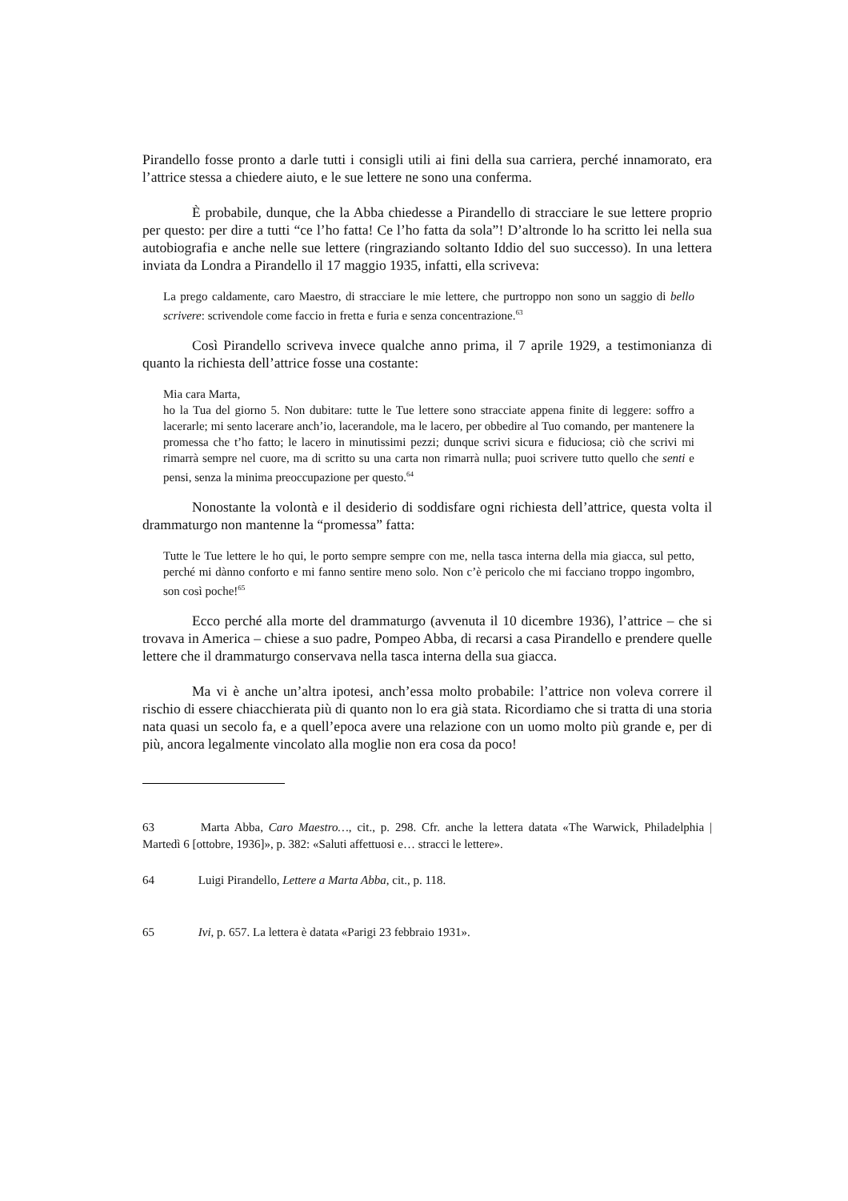Pirandello fosse pronto a darle tutti i consigli utili ai fini della sua carriera, perché innamorato, era l’attrice stessa a chiedere aiuto, e le sue lettere ne sono una conferma.
È probabile, dunque, che la Abba chiedesse a Pirandello di stracciare le sue lettere proprio per questo: per dire a tutti “ce l’ho fatta! Ce l’ho fatta da sola”! D’altronde lo ha scritto lei nella sua autobiografia e anche nelle sue lettere (ringraziando soltanto Iddio del suo successo). In una lettera inviata da Londra a Pirandello il 17 maggio 1935, infatti, ella scriveva:
La prego caldamente, caro Maestro, di stracciare le mie lettere, che purtroppo non sono un saggio di bello scrivere: scrivendole come faccio in fretta e furia e senza concentrazione.<sup>63</sup>
Così Pirandello scriveva invece qualche anno prima, il 7 aprile 1929, a testimonianza di quanto la richiesta dell’attrice fosse una costante:
Mia cara Marta,
ho la Tua del giorno 5. Non dubitare: tutte le Tue lettere sono stracciate appena finite di leggere: soffro a lacerarle; mi sento lacerare anch’io, lacerandole, ma le lacero, per obbedire al Tuo comando, per mantenere la promessa che t’ho fatto; le lacero in minutissimi pezzi; dunque scrivi sicura e fiduciosa; ciò che scrivi mi rimarrà sempre nel cuore, ma di scritto su una carta non rimarrà nulla; puoi scrivere tutto quello che senti e pensi, senza la minima preoccupazione per questo.<sup>64</sup>
Nonostante la volontà e il desiderio di soddisfare ogni richiesta dell’attrice, questa volta il drammaturgo non mantenne la “promessa” fatta:
Tutte le Tue lettere le ho qui, le porto sempre sempre con me, nella tasca interna della mia giacca, sul petto, perché mi dànno conforto e mi fanno sentire meno solo. Non c’è pericolo che mi facciano troppo ingombro, son così poche!<sup>65</sup>
Ecco perché alla morte del drammaturgo (avvenuta il 10 dicembre 1936), l’attrice – che si trovava in America – chiese a suo padre, Pompeo Abba, di recarsi a casa Pirandello e prendere quelle lettere che il drammaturgo conservava nella tasca interna della sua giacca.
Ma vi è anche un’altra ipotesi, anch’essa molto probabile: l’attrice non voleva correre il rischio di essere chiacchierata più di quanto non lo era già stata. Ricordiamo che si tratta di una storia nata quasi un secolo fa, e a quell’epoca avere una relazione con un uomo molto più grande e, per di più, ancora legalmente vincolato alla moglie non era cosa da poco!
63 Marta Abba, Caro Maestro…, cit., p. 298. Cfr. anche la lettera datata «The Warwick, Philadelphia | Martedì 6 [ottobre, 1936]», p. 382: «Saluti affettuosi e… stracci le lettere».
64 Luigi Pirandello, Lettere a Marta Abba, cit., p. 118.
65 Ivi, p. 657. La lettera è datata «Parigi 23 febbraio 1931».